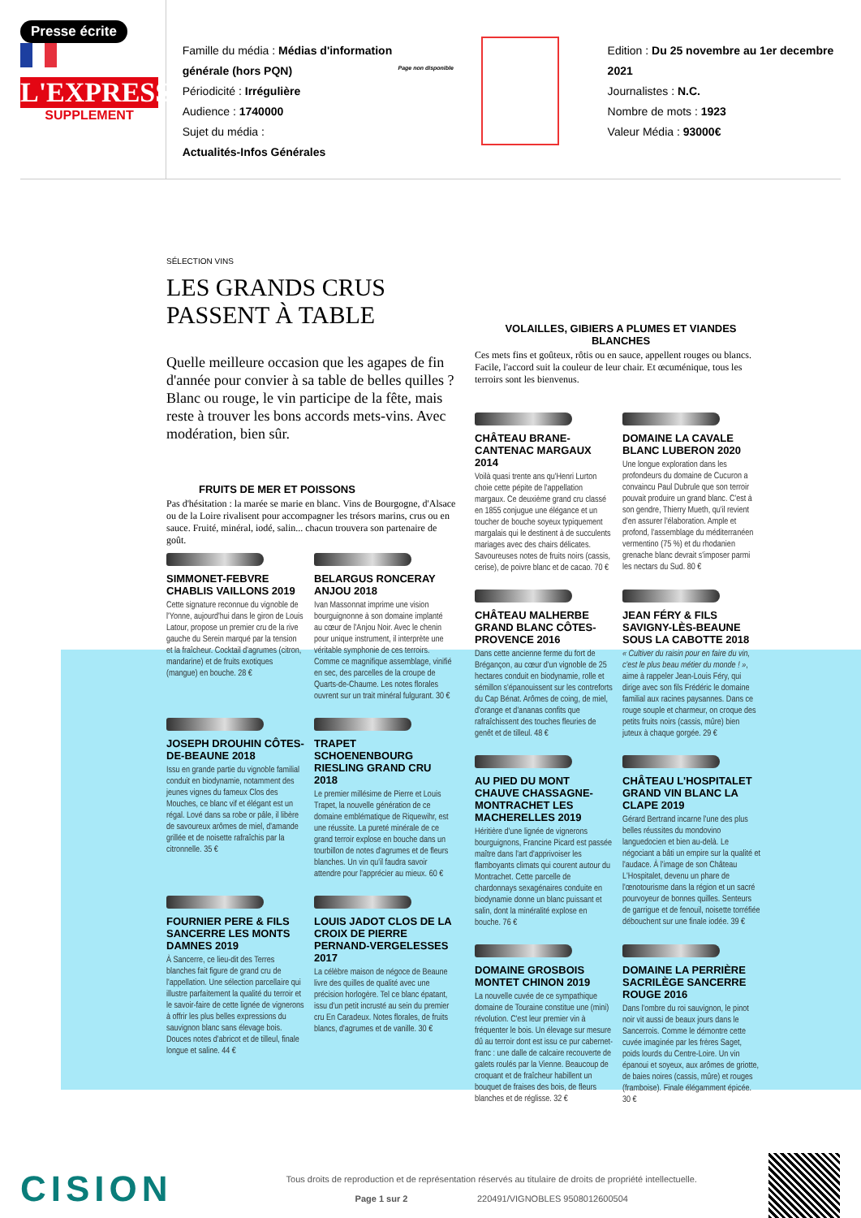Presse écrite
L'EXPRESS
SUPPLEMENT
Famille du média : Médias d'information générale (hors PQN)
Périodicité : Irrégulière
Audience : 1740000
Sujet du média :
Actualités-Infos Générales
Page non disponible
Edition : Du 25 novembre au 1er decembre 2021
Journalistes : N.C.
Nombre de mots : 1923
Valeur Média : 93000€
SÉLECTION VINS
LES GRANDS CRUS
PASSENT À TABLE
Quelle meilleure occasion que les agapes de fin d'année pour convier à sa table de belles quilles ? Blanc ou rouge, le vin participe de la fête, mais reste à trouver les bons accords mets-vins. Avec modération, bien sûr.
FRUITS DE MER ET POISSONS
Pas d'hésitation : la marée se marie en blanc. Vins de Bourgogne, d'Alsace ou de la Loire rivalisent pour accompagner les trésors marins, crus ou en sauce. Fruité, minéral, iodé, salin... chacun trouvera son partenaire de goût.
SIMMONET-FEBVRE CHABLIS VAILLONS 2019
Cette signature reconnue du vignoble de l'Yonne, aujourd'hui dans le giron de Louis Latour, propose un premier cru de la rive gauche du Serein marqué par la tension et la fraîcheur. Cocktail d'agrumes (citron, mandarine) et de fruits exotiques (mangue) en bouche. 28 €
BELARGUS RONCERAY ANJOU 2018
Ivan Massonnat imprime une vision bourguignonne à son domaine implanté au cœur de l'Anjou Noir. Avec le chenin pour unique instrument, il interprète une véritable symphonie de ces terroirs. Comme ce magnifique assemblage, vinifié en sec, des parcelles de la croupe de Quarts-de-Chaume. Les notes florales ouvrent sur un trait minéral fulgurant. 30 €
JOSEPH DROUHIN CÔTES-DE-BEAUNE 2018
Issu en grande partie du vignoble familial conduit en biodynamie, notamment des jeunes vignes du fameux Clos des Mouches, ce blanc vif et élégant est un régal. Lové dans sa robe or pâle, il libère de savoureux arômes de miel, d'amande grillée et de noisette rafraîchis par la citronnelle. 35 €
TRAPET SCHOENENBOURG RIESLING GRAND CRU 2018
Le premier millésime de Pierre et Louis Trapet, la nouvelle génération de ce domaine emblématique de Riquewihr, est une réussite. La pureté minérale de ce grand terroir explose en bouche dans un tourbillon de notes d'agrumes et de fleurs blanches. Un vin qu'il faudra savoir attendre pour l'apprécier au mieux. 60 €
FOURNIER PERE & FILS SANCERRE LES MONTS DAMNES 2019
À Sancerre, ce lieu-dit des Terres blanches fait figure de grand cru de l'appellation. Une sélection parcellaire qui illustre parfaitement la qualité du terroir et le savoir-faire de cette lignée de vignerons à offrir les plus belles expressions du sauvignon blanc sans élevage bois. Douces notes d'abricot et de tilleul, finale longue et saline. 44 €
LOUIS JADOT CLOS DE LA CROIX DE PIERRE PERNAND-VERGELESSES 2017
La célèbre maison de négoce de Beaune livre des quilles de qualité avec une précision horlogère. Tel ce blanc épatant, issu d'un petit incrusté au sein du premier cru En Caradeux. Notes florales, de fruits blancs, d'agrumes et de vanille. 30 €
VOLAILLES, GIBIERS A PLUMES ET VIANDES BLANCHES
Ces mets fins et goûteux, rôtis ou en sauce, appellent rouges ou blancs. Facile, l'accord suit la couleur de leur chair. Et œcuménique, tous les terroirs sont les bienvenus.
CHÂTEAU BRANE-CANTENAC MARGAUX 2014
Voilà quasi trente ans qu'Henri Lurton choie cette pépite de l'appellation margaux. Ce deuxième grand cru classé en 1855 conjugue une élégance et un toucher de bouche soyeux typiquement margalais qui le destinent à de succulents mariages avec des chairs délicates. Savoureuses notes de fruits noirs (cassis, cerise), de poivre blanc et de cacao. 70 €
DOMAINE LA CAVALE BLANC LUBERON 2020
Une longue exploration dans les profondeurs du domaine de Cucuron a convaincu Paul Dubrule que son terroir pouvait produire un grand blanc. C'est à son gendre, Thierry Mueth, qu'il revient d'en assurer l'élaboration. Ample et profond, l'assemblage du méditerranéen vermentino (75 %) et du rhodanien grenache blanc devrait s'imposer parmi les nectars du Sud. 80 €
CHÂTEAU MALHERBE GRAND BLANC CÔTES-PROVENCE 2016
Dans cette ancienne ferme du fort de Brégançon, au cœur d'un vignoble de 25 hectares conduit en biodynamie, rolle et sémillon s'épanouissent sur les contreforts du Cap Bénat. Arômes de coing, de miel, d'orange et d'ananas confits que rafraîchissent des touches fleuries de genêt et de tilleul. 48 €
JEAN FÉRY & FILS SAVIGNY-LÈS-BEAUNE SOUS LA CABOTTE 2018
« Cultiver du raisin pour en faire du vin, c'est le plus beau métier du monde ! », aime à rappeler Jean-Louis Féry, qui dirige avec son fils Frédéric le domaine familial aux racines paysannes. Dans ce rouge souple et charmeur, on croque des petits fruits noirs (cassis, mûre) bien juteux à chaque gorgée. 29 €
AU PIED DU MONT CHAUVE CHASSAGNE-MONTRACHET LES MACHERELLES 2019
Héritière d'une lignée de vignerons bourguignons, Francine Picard est passée maître dans l'art d'apprivoiser les flamboyants climats qui courent autour du Montrachet. Cette parcelle de chardonnays sexagénaires conduite en biodynamie donne un blanc puissant et salin, dont la minéralité explose en bouche. 76 €
CHÂTEAU L'HOSPITALET GRAND VIN BLANC LA CLAPE 2019
Gérard Bertrand incarne l'une des plus belles réussites du mondovino languedocien et bien au-delà. Le négociant a bâti un empire sur la qualité et l'audace. À l'image de son Château L'Hospitalet, devenu un phare de l'œnotourisme dans la région et un sacré pourvoyeur de bonnes quilles. Senteurs de garrigue et de fenouil, noisette torréfiée débouchent sur une finale iodée. 39 €
DOMAINE GROSBOIS MONTET CHINON 2019
La nouvelle cuvée de ce sympathique domaine de Touraine constitue une (mini) révolution. C'est leur premier vin à fréquenter le bois. Un élevage sur mesure dû au terroir dont est issu ce pur cabernet-franc : une dalle de calcaire recouverte de galets roulés par la Vienne. Beaucoup de croquant et de fraîcheur habillent un bouquet de fraises des bois, de fleurs blanches et de réglisse. 32 €
DOMAINE LA PERRIÈRE SACRILÈGE SANCERRE ROUGE 2016
Dans l'ombre du roi sauvignon, le pinot noir vit aussi de beaux jours dans le Sancerrois. Comme le démontre cette cuvée imaginée par les frères Saget, poids lourds du Centre-Loire. Un vin épanoui et soyeux, aux arômes de griotte, de baies noires (cassis, mûre) et rouges (framboise). Finale élégamment épicée. 30 €
CISION
Tous droits de reproduction et de représentation réservés au titulaire de droits de propriété intellectuelle.
Page 1 sur 2 220491/VIGNOBLES 9508012600504